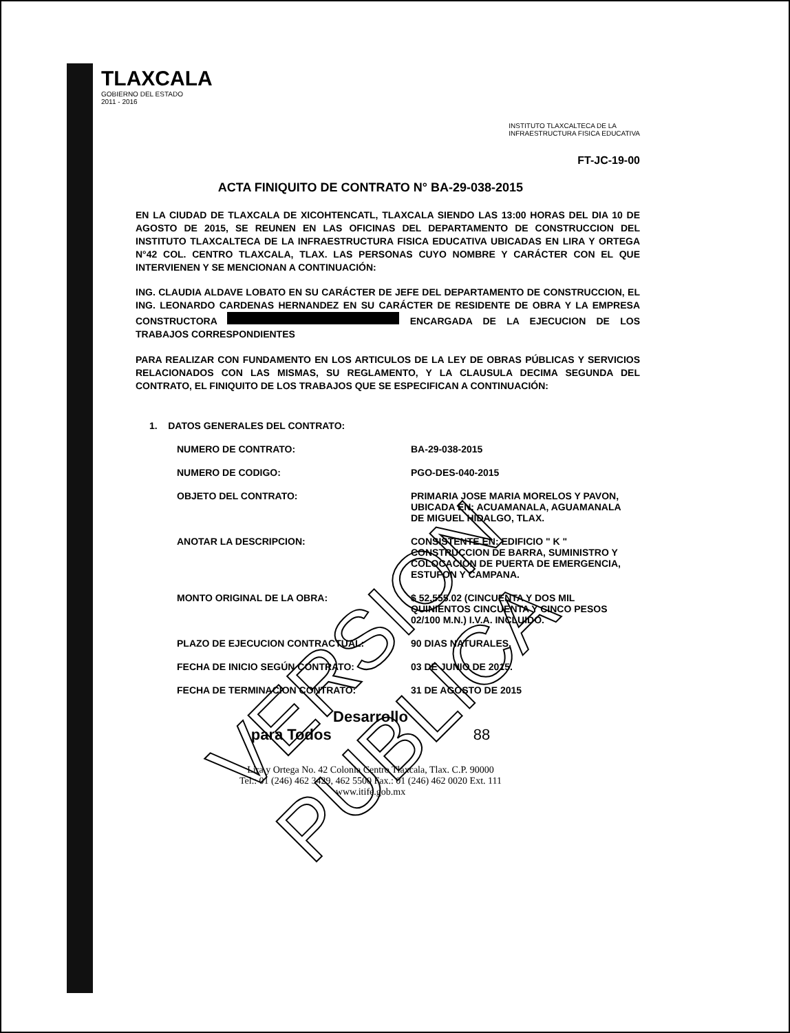TLAXCALA
GOBIERNO DEL ESTADO
2011 - 2016
INSTITUTO TLAXCALTECA DE LA
INFRAESTRUCTURA FISICA EDUCATIVA
FT-JC-19-00
ACTA FINIQUITO DE CONTRATO N° BA-29-038-2015
EN LA CIUDAD DE TLAXCALA DE XICOHTENCATL, TLAXCALA SIENDO LAS 13:00 HORAS DEL DIA 10 DE AGOSTO DE 2015, SE REUNEN EN LAS OFICINAS DEL DEPARTAMENTO DE CONSTRUCCION DEL INSTITUTO TLAXCALTECA DE LA INFRAESTRUCTURA FISICA EDUCATIVA UBICADAS EN LIRA Y ORTEGA N°42 COL. CENTRO TLAXCALA, TLAX. LAS PERSONAS CUYO NOMBRE Y CARÁCTER CON EL QUE INTERVIENEN Y SE MENCIONAN A CONTINUACIÓN:
ING. CLAUDIA ALDAVE LOBATO EN SU CARÁCTER DE JEFE DEL DEPARTAMENTO DE CONSTRUCCION, EL ING. LEONARDO CARDENAS HERNANDEZ EN SU CARÁCTER DE RESIDENTE DE OBRA Y LA EMPRESA CONSTRUCTORA ENCARGADA DE LA EJECUCION DE LOS TRABAJOS CORRESPONDIENTES
PARA REALIZAR CON FUNDAMENTO EN LOS ARTICULOS DE LA LEY DE OBRAS PÚBLICAS Y SERVICIOS RELACIONADOS CON LAS MISMAS, SU REGLAMENTO, Y LA CLAUSULA DECIMA SEGUNDA DEL CONTRATO, EL FINIQUITO DE LOS TRABAJOS QUE SE ESPECIFICAN A CONTINUACIÓN:
1. DATOS GENERALES DEL CONTRATO:
NUMERO DE CONTRATO: BA-29-038-2015
NUMERO DE CODIGO: PGO-DES-040-2015
OBJETO DEL CONTRATO: PRIMARIA JOSE MARIA MORELOS Y PAVON, UBICADA EN: ACUAMANALA, AGUAMANALA DE MIGUEL HIDALGO, TLAX.
ANOTAR LA DESCRIPCION: CONSISTENTE EN: EDIFICIO " K " CONSTRUCCION DE BARRA, SUMINISTRO Y COLOCACION DE PUERTA DE EMERGENCIA, ESTUFON Y CAMPANA.
MONTO ORIGINAL DE LA OBRA: $ 52,555.02 (CINCUENTA Y DOS MIL QUINIENTOS CINCUENTA Y CINCO PESOS 02/100 M.N.) I.V.A. INCLUIDO.
PLAZO DE EJECUCION CONTRACTUAL: 90 DIAS NATURALES.
FECHA DE INICIO SEGÚN CONTRATO: 03 DE JUNIO DE 2015.
FECHA DE TERMINACION CONTRATO: 31 DE AGOSTO DE 2015
Desarrollo
para Todos 88
Lira y Ortega No. 42 Colonia Centro Tlaxcala, Tlax. C.P. 90000
Tel.: 01 (246) 462 3429, 462 5500 Fax.: 01 (246) 462 0020 Ext. 111
www.itife.gob.mx
VERSION PUBLICA